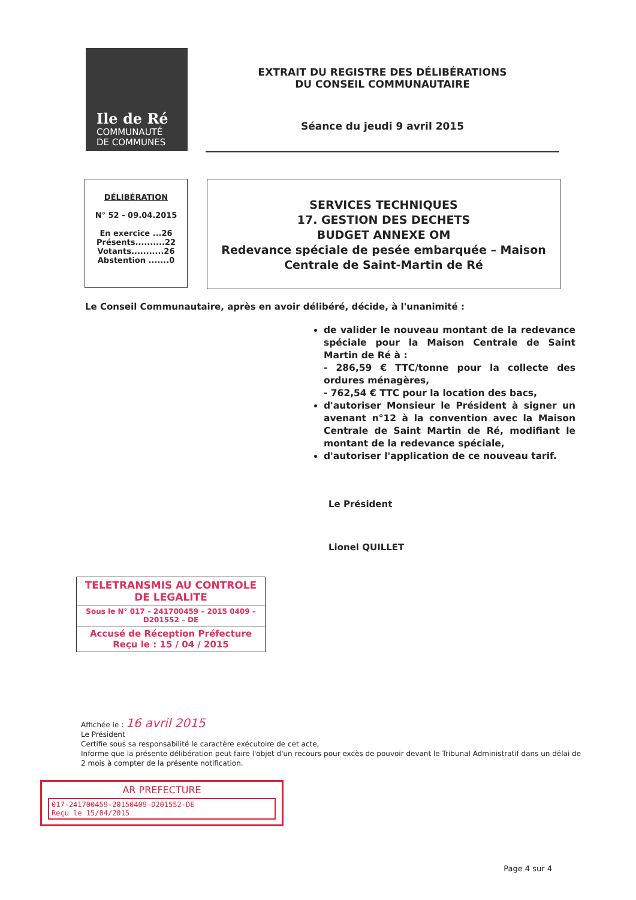Ile de Ré
COMMUNAUTÉ
DE COMMUNES
EXTRAIT DU REGISTRE DES DÉLIBÉRATIONS
DU CONSEIL COMMUNAUTAIRE
Séance du jeudi 9 avril 2015
DÉLIBÉRATION
N° 52 - 09.04.2015
En exercice ...26
Présents..........22
Votants...........26
Abstention .......0
SERVICES TECHNIQUES
17. GESTION DES DECHETS
BUDGET ANNEXE OM
Redevance spéciale de pesée embarquée – Maison Centrale de Saint-Martin de Ré
Le Conseil Communautaire, après en avoir délibéré, décide, à l'unanimité :
de valider le nouveau montant de la redevance spéciale pour la Maison Centrale de Saint Martin de Ré à :
- 286,59 € TTC/tonne pour la collecte des ordures ménagères,
- 762,54 € TTC pour la location des bacs,
d'autoriser Monsieur le Président à signer un avenant n°12 à la convention avec la Maison Centrale de Saint Martin de Ré, modifiant le montant de la redevance spéciale,
d'autoriser l'application de ce nouveau tarif.
Le Président
Lionel QUILLET
TELETRANSMIS AU CONTROLE DE LEGALITE
Sous le N° 017 – 241700459 – 2015 0409 – D201552 – DE
Accusé de Réception Préfecture
Reçu le : 15 / 04 / 2015
Affichée le : 16 avril 2015
Le Président
Certifie sous sa responsabilité le caractère exécutoire de cet acte,
Informe que la présente délibération peut faire l'objet d'un recours pour excès de pouvoir devant le Tribunal Administratif dans un délai de 2 mois à compter de la présente notification.
AR PREFECTURE
017-241700459-20150409-D201552-DE
Reçu le 15/04/2015
Page 4 sur 4